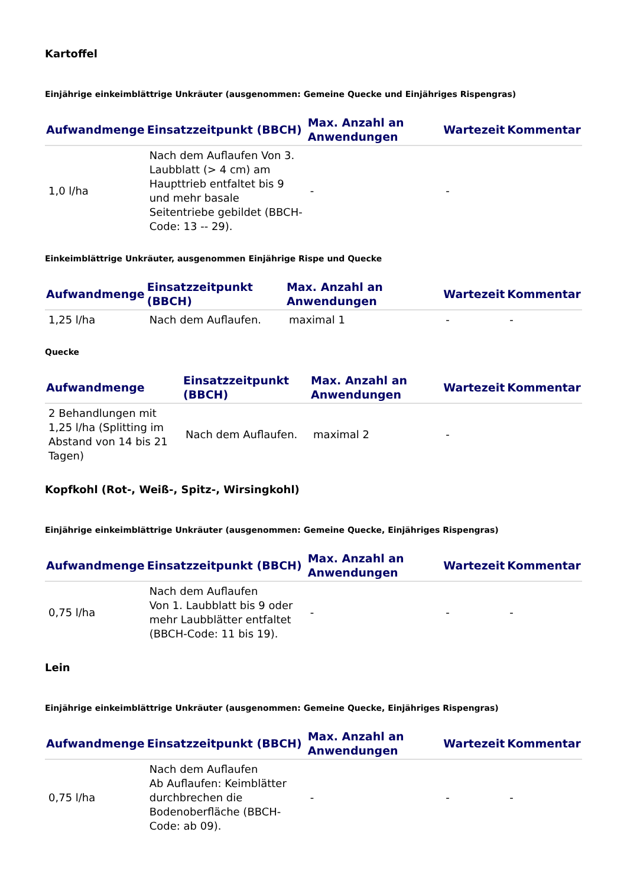Kartoffel
Einjährige einkeimblättrige Unkräuter (ausgenommen: Gemeine Quecke und Einjähriges Rispengras)
| Aufwandmenge | Einsatzzeitpunkt (BBCH) | Max. Anzahl an Anwendungen | Wartezeit | Kommentar |
| --- | --- | --- | --- | --- |
| 1,0 l/ha | Nach dem Auflaufen Von 3. Laubblatt (> 4 cm) am Haupttrieb entfaltet bis 9 und mehr basale Seitentriebe gebildet (BBCH-Code: 13 -- 29). | - | - | |
Einkeimblättrige Unkräuter, ausgenommen Einjährige Rispe und Quecke
| Aufwandmenge | Einsatzzeitpunkt (BBCH) | Max. Anzahl an Anwendungen | Wartezeit | Kommentar |
| --- | --- | --- | --- | --- |
| 1,25 l/ha | Nach dem Auflaufen. | maximal 1 | - | - |
Quecke
| Aufwandmenge | Einsatzzeitpunkt (BBCH) | Max. Anzahl an Anwendungen | Wartezeit | Kommentar |
| --- | --- | --- | --- | --- |
| 2 Behandlungen mit 1,25 l/ha (Splitting im Abstand von 14 bis 21 Tagen) | Nach dem Auflaufen. | maximal 2 | - | |
Kopfkohl (Rot-, Weiß-, Spitz-, Wirsingkohl)
Einjährige einkeimblättrige Unkräuter (ausgenommen: Gemeine Quecke, Einjähriges Rispengras)
| Aufwandmenge | Einsatzzeitpunkt (BBCH) | Max. Anzahl an Anwendungen | Wartezeit | Kommentar |
| --- | --- | --- | --- | --- |
| 0,75 l/ha | Nach dem Auflaufen Von 1. Laubblatt bis 9 oder mehr Laubblätter entfaltet (BBCH-Code: 11 bis 19). | - | - | - |
Lein
Einjährige einkeimblättrige Unkräuter (ausgenommen: Gemeine Quecke, Einjähriges Rispengras)
| Aufwandmenge | Einsatzzeitpunkt (BBCH) | Max. Anzahl an Anwendungen | Wartezeit | Kommentar |
| --- | --- | --- | --- | --- |
| 0,75 l/ha | Nach dem Auflaufen Ab Auflaufen: Keimblätter durchbrechen die Bodenoberfläche (BBCH-Code: ab 09). | - | - | - |